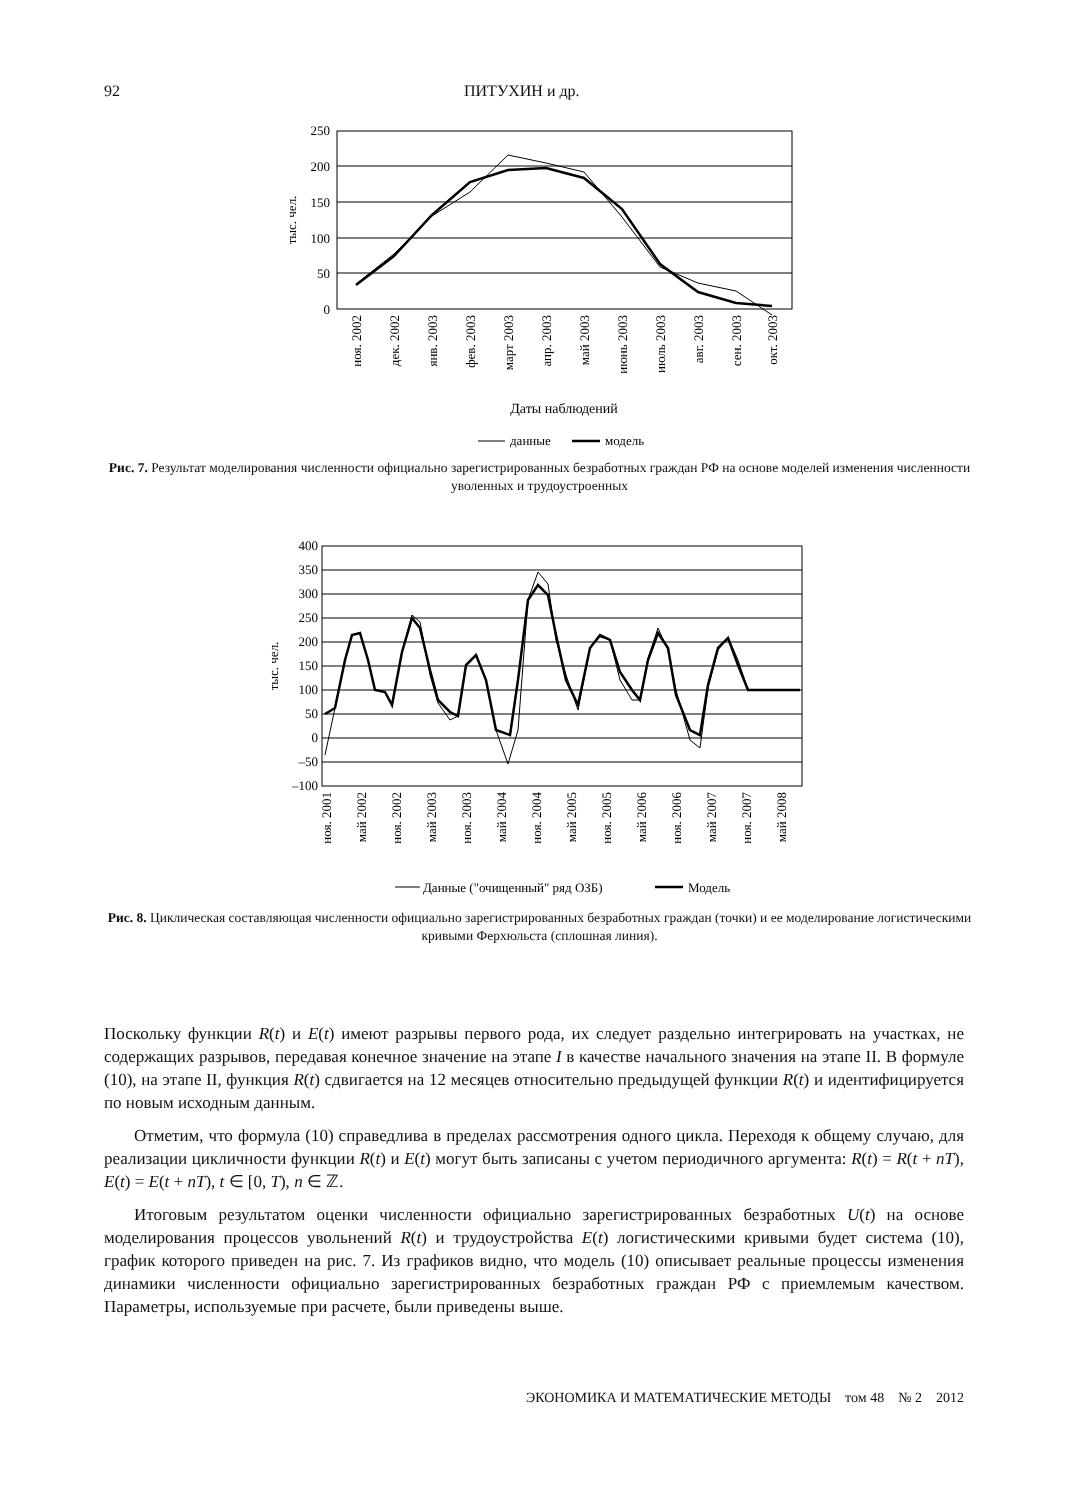92 ПИТУХИН и др.
250
200
150
100
50
0
тыс. чел.
ноя. 2002
дек. 2002
янв. 2003
фев. 2003
март 2003
апр. 2003
май 2003
июнь 2003
июль 2003
авг. 2003
сен. 2003
окт. 2003
Даты наблюдений
данные
модель
Рис. 7. Результат моделирования численности официально зарегистрированных безработных граждан РФ на основе моделей изменения численности уволенных и трудоустроенных
400
350
300
250
200
150
100
50
0
–50
–100
ноя. 2001
май 2002
ноя. 2002
май 2003
ноя. 2003
май 2004
ноя. 2004
май 2005
ноя. 2005
май 2006
ноя. 2006
май 2007
ноя. 2007
май 2008
тыс. чел.
Данные ("очищенный" ряд ОЗБ)
Модель
Рис. 8. Циклическая составляющая численности официально зарегистрированных безработных граждан (точки) и ее моделирование логистическими кривыми Ферхюльста (сплошная линия).
Поскольку функции R(t) и E(t) имеют разрывы первого рода, их следует раздельно интегрировать на участках, не содержащих разрывов, передавая конечное значение на этапе I в качестве начального значения на этапе II. В формуле (10), на этапе II, функция R(t) сдвигается на 12 месяцев относительно предыдущей функции R(t) и идентифицируется по новым исходным данным.
Отметим, что формула (10) справедлива в пределах рассмотрения одного цикла. Переходя к общему случаю, для реализации цикличности функции R(t) и E(t) могут быть записаны с учетом периодичного аргумента: R(t) = R(t + nT), E(t) = E(t + nT), t ∈ [0, T), n ∈ ℤ.
Итоговым результатом оценки численности официально зарегистрированных безработных U(t) на основе моделирования процессов увольнений R(t) и трудоустройства E(t) логистическими кривыми будет система (10), график которого приведен на рис. 7. Из графиков видно, что модель (10) описывает реальные процессы изменения динамики численности официально зарегистрированных безработных граждан РФ с приемлемым качеством. Параметры, используемые при расчете, были приведены выше.
ЭКОНОМИКА И МАТЕМАТИЧЕСКИЕ МЕТОДЫ том 48 № 2 2012